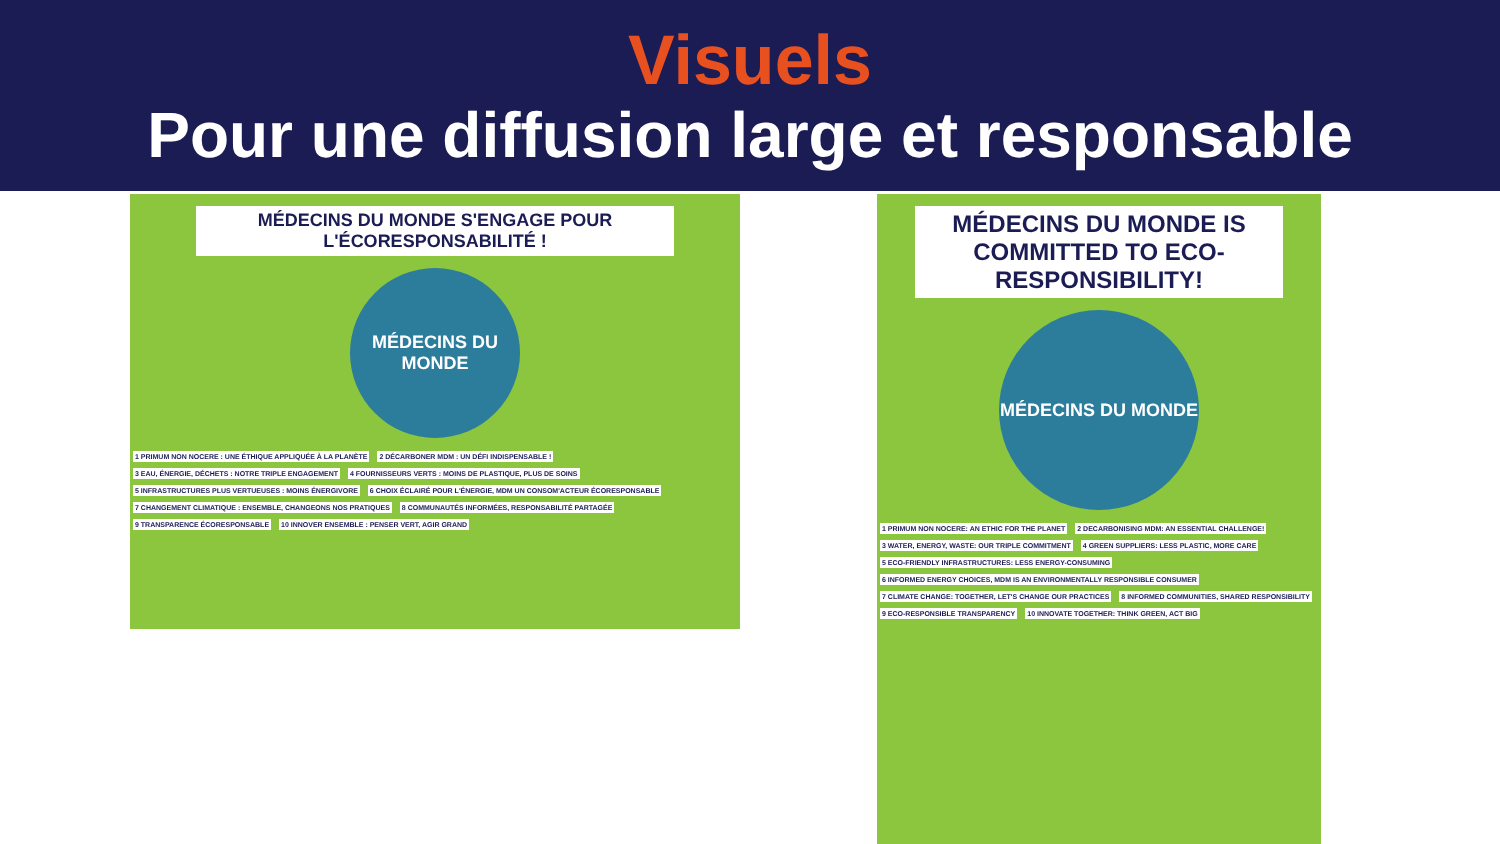Visuels
Pour une diffusion large et responsable
MÉDECINS DU MONDE S'ENGAGE POUR L'ÉCORESPONSABILITÉ !
MÉDECINS DU MONDE
1 PRIMUM NON NOCERE : UNE ÉTHIQUE APPLIQUÉE À LA PLANÈTE 2 DÉCARBONER MDM : UN DÉFI INDISPENSABLE ! 3 EAU, ÉNERGIE, DÉCHETS : NOTRE TRIPLE ENGAGEMENT 4 FOURNISSEURS VERTS : MOINS DE PLASTIQUE, PLUS DE SOINS 5 INFRASTRUCTURES PLUS VERTUEUSES : MOINS ÉNERGIVORE 6 CHOIX ÉCLAIRÉ POUR L'ÉNERGIE, MDM UN CONSOM'ACTEUR ÉCORESPONSABLE 7 CHANGEMENT CLIMATIQUE : ENSEMBLE, CHANGEONS NOS PRATIQUES 8 COMMUNAUTÉS INFORMÉES, RESPONSABILITÉ PARTAGÉE 9 TRANSPARENCE ÉCORESPONSABLE 10 INNOVER ENSEMBLE : PENSER VERT, AGIR GRAND
MÉDECINS DU MONDE IS COMMITTED TO ECO-RESPONSIBILITY!
MÉDECINS DU MONDE
1 PRIMUM NON NOCERE: AN ETHIC FOR THE PLANET 2 DECARBONISING MDM: AN ESSENTIAL CHALLENGE! 3 WATER, ENERGY, WASTE: OUR TRIPLE COMMITMENT 4 GREEN SUPPLIERS: LESS PLASTIC, MORE CARE 5 ECO-FRIENDLY INFRASTRUCTURES: LESS ENERGY-CONSUMING 6 INFORMED ENERGY CHOICES, MDM IS AN ENVIRONMENTALLY RESPONSIBLE CONSUMER 7 CLIMATE CHANGE: TOGETHER, LET'S CHANGE OUR PRACTICES 8 INFORMED COMMUNITIES, SHARED RESPONSIBILITY 9 ECO-RESPONSIBLE TRANSPARENCY 10 INNOVATE TOGETHER: THINK GREEN, ACT BIG